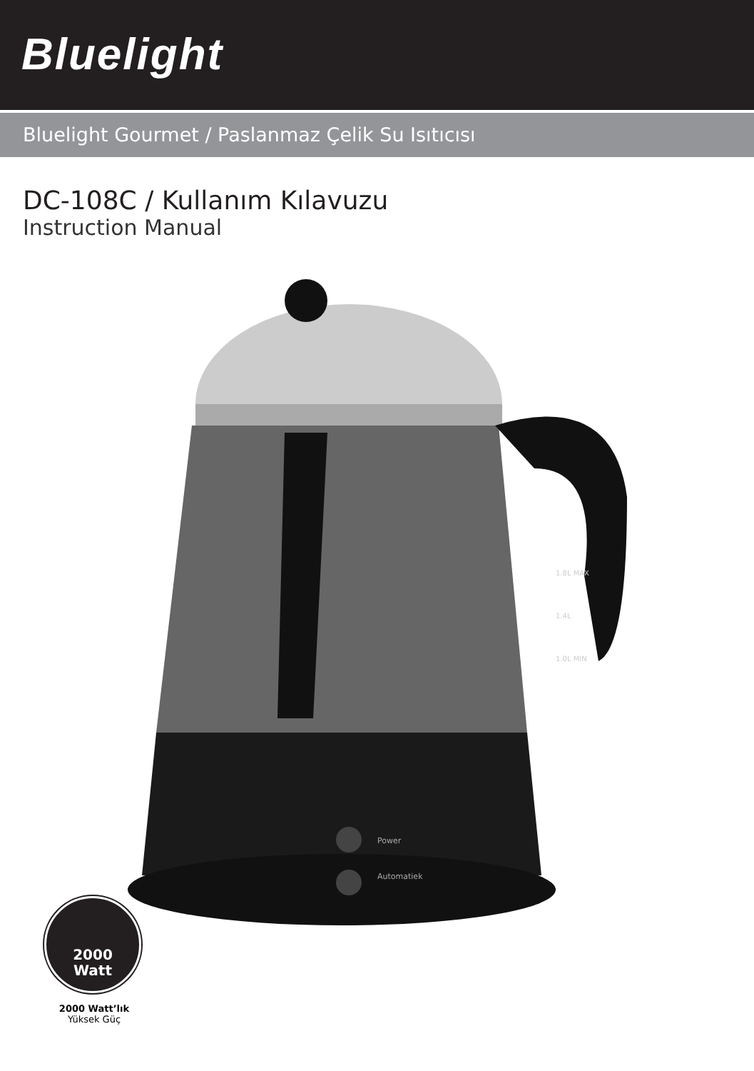Bluelight
Bluelight Gourmet / Paslanmaz Çelik Su Isıtıcısı
DC-108C / Kullanım Kılavuzu
Instruction Manual
Power
Automatiek
1.8L MAX
1.4L
1.0L MIN
2000
Watt
2000 Watt’lık
Yüksek Güç